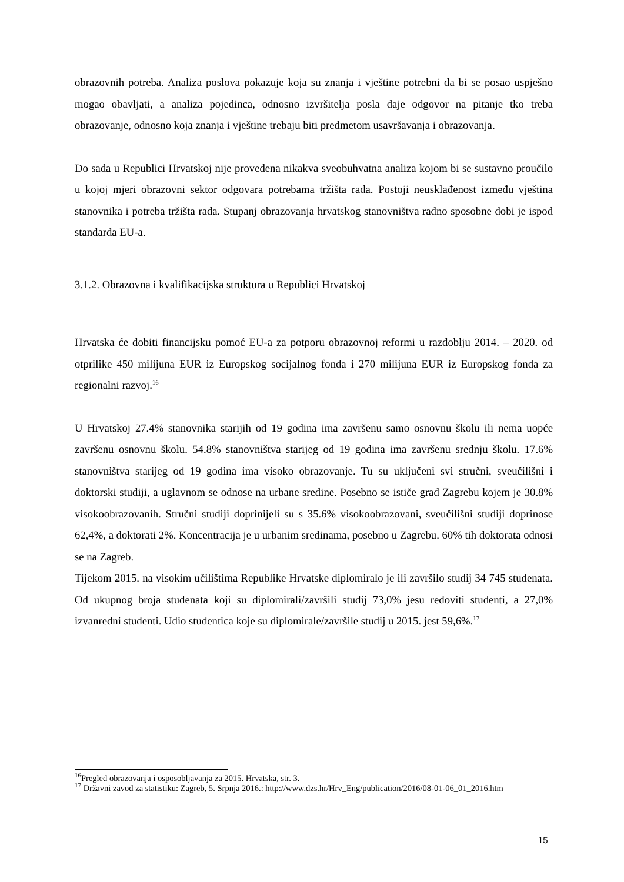obrazovnih potreba. Analiza poslova pokazuje koja su znanja i vještine potrebni da bi se posao uspješno mogao obavljati, a analiza pojedinca, odnosno izvršitelja posla daje odgovor na pitanje tko treba obrazovanje, odnosno koja znanja i vještine trebaju biti predmetom usavršavanja i obrazovanja.
Do sada u Republici Hrvatskoj nije provedena nikakva sveobuhvatna analiza kojom bi se sustavno proučilo u kojoj mjeri obrazovni sektor odgovara potrebama tržišta rada. Postoji neusklađenost između vještina stanovnika i potreba tržišta rada. Stupanj obrazovanja hrvatskog stanovništva radno sposobne dobi je ispod standarda EU-a.
3.1.2. Obrazovna i kvalifikacijska struktura u Republici Hrvatskoj
Hrvatska će dobiti financijsku pomoć EU-a za potporu obrazovnoj reformi u razdoblju 2014. – 2020. od otprilike 450 milijuna EUR iz Europskog socijalnog fonda i 270 milijuna EUR iz Europskog fonda za regionalni razvoj.<sup>16</sup>
U Hrvatskoj 27.4% stanovnika starijih od 19 godina ima završenu samo osnovnu školu ili nema uopće završenu osnovnu školu. 54.8% stanovništva starijeg od 19 godina ima završenu srednju školu. 17.6% stanovništva starijeg od 19 godina ima visoko obrazovanje. Tu su uključeni svi stručni, sveučilišni i doktorski studiji, a uglavnom se odnose na urbane sredine. Posebno se ističe grad Zagrebu kojem je 30.8% visokoobrazovanih. Stručni studiji doprinijeli su s 35.6% visokoobrazovani, sveučilišni studiji doprinose 62,4%, a doktorati 2%. Koncentracija je u urbanim sredinama, posebno u Zagrebu. 60% tih doktorata odnosi se na Zagreb.
Tijekom 2015. na visokim učilištima Republike Hrvatske diplomiralo je ili završilo studij 34 745 studenata. Od ukupnog broja studenata koji su diplomirali/završili studij 73,0% jesu redoviti studenti, a 27,0% izvanredni studenti. Udio studentica koje su diplomirale/završile studij u 2015. jest 59,6%.<sup>17</sup>
<sup>16</sup> Pregled obrazovanja i osposobljavanja za 2015. Hrvatska, str. 3.
<sup>17</sup> Državni zavod za statistiku: Zagreb, 5. Srpnja 2016.: http://www.dzs.hr/Hrv_Eng/publication/2016/08-01-06_01_2016.htm
15